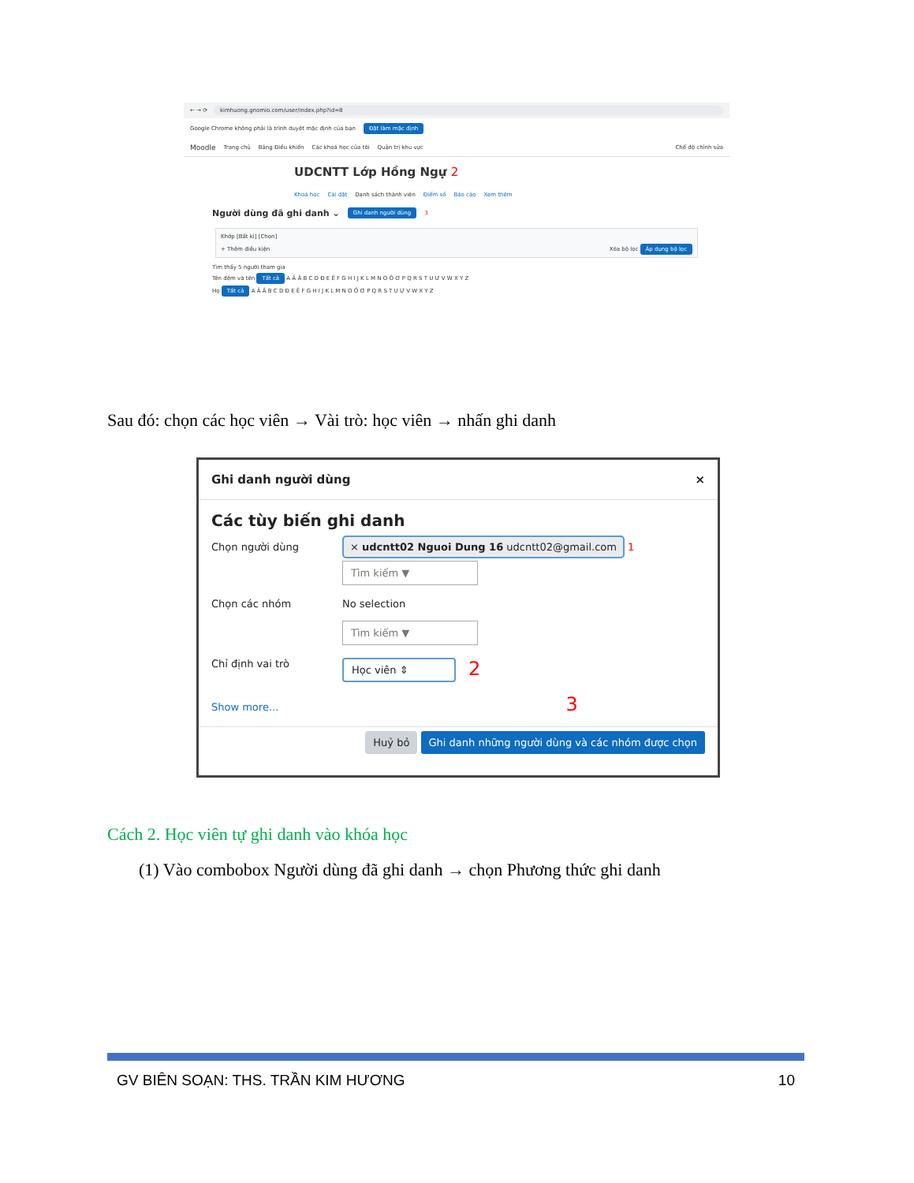← → ⟳ kimhuong.gnomio.com/user/index.php?id=8
Google Chrome không phải là trình duyệt mặc định của bạn Đặt làm mặc định
Moodle Trang chủ Bảng Điều khiển Các khoá học của tôi Quản trị khu vực Chế độ chỉnh sửa
UDCNTT Lớp Hồng Ngự 2
Khoá học Cài đặt Danh sách thành viên Điểm số Báo cáo Xem thêm
Người dùng đã ghi danh ⌄ Ghi danh người dùng 3
Khớp [Bất kì] [Chọn]
+ Thêm điều kiện Xóa bộ lọc Áp dụng bộ lọc
Tìm thấy 5 người tham gia
Tên đệm và tên Tất cả A Ă Â B C D Đ E Ê F G H I J K L M N O Ô Ơ P Q R S T U Ư V W X Y Z
Họ Tất cả A Ă Â B C D Đ E Ê F G H I J K L M N O Ô Ơ P Q R S T U Ư V W X Y Z
Sau đó: chọn các học viên → Vài trò: học viên → nhấn ghi danh
Ghi danh người dùng ×
Các tùy biến ghi danh
Chọn người dùng
× udcntt02 Nguoi Dung 16 udcntt02@gmail.com 1
Tìm kiếm ▼
Chọn các nhóm No selection
Tìm kiếm ▼
Chỉ định vai trò Học viên ⇕ 2
Show more... 3
Huỷ bỏ Ghi danh những người dùng và các nhóm được chọn
Cách 2. Học viên tự ghi danh vào khóa học
(1) Vào combobox Người dùng đã ghi danh → chọn Phương thức ghi danh
GV BIÊN SOẠN: THS. TRẦN KIM HƯƠNG 10